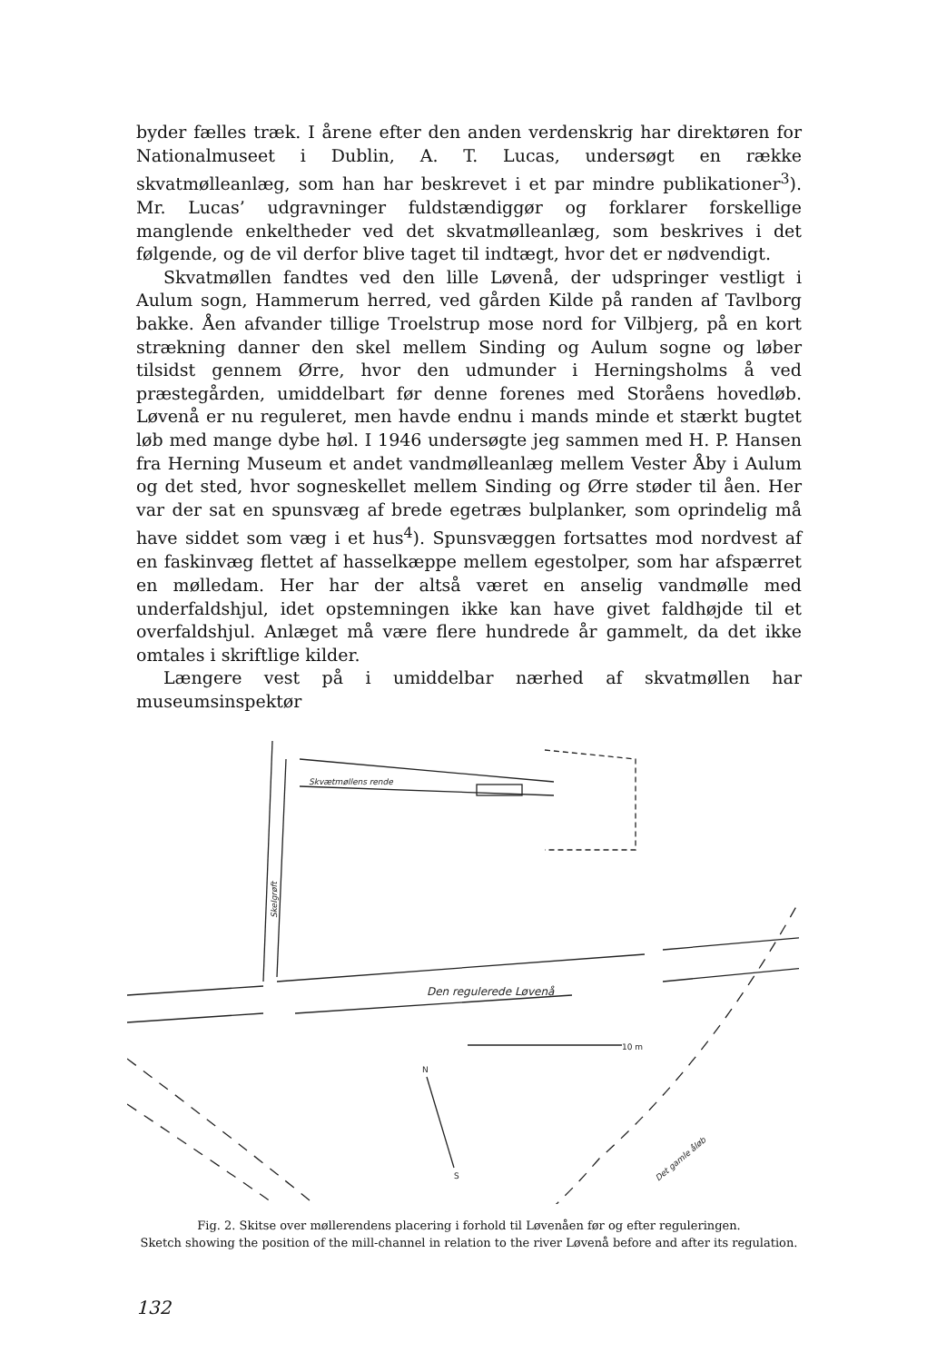byder fælles træk. I årene efter den anden verdenskrig har direktøren for Nationalmuseet i Dublin, A. T. Lucas, undersøgt en række skvatmølleanlæg, som han har beskrevet i et par mindre publikationer<sup>3</sup>). Mr. Lucas’ udgravninger fuldstændiggør og forklarer forskellige manglende enkeltheder ved det skvatmølleanlæg, som beskrives i det følgende, og de vil derfor blive taget til indtægt, hvor det er nødvendigt.
Skvatmøllen fandtes ved den lille Løvenå, der udspringer vestligt i Aulum sogn, Hammerum herred, ved gården Kilde på randen af Tavlborg bakke. Åen afvander tillige Troelstrup mose nord for Vilbjerg, på en kort strækning danner den skel mellem Sinding og Aulum sogne og løber tilsidst gennem Ørre, hvor den udmunder i Herningsholms å ved præstegården, umiddelbart før denne forenes med Storåens hovedløb. Løvenå er nu reguleret, men havde endnu i mands minde et stærkt bugtet løb med mange dybe høl. I 1946 undersøgte jeg sammen med H. P. Hansen fra Herning Museum et andet vandmølleanlæg mellem Vester Åby i Aulum og det sted, hvor sogneskellet mellem Sinding og Ørre støder til åen. Her var der sat en spunsvæg af brede egetræs bulplanker, som oprindelig må have siddet som væg i et hus<sup>4</sup>). Spunsvæggen fortsattes mod nordvest af en faskinvæg flettet af hasselkæppe mellem egestolper, som har afspærret en mølledam. Her har der altså været en anselig vandmølle med underfaldshjul, idet opstemningen ikke kan have givet faldhøjde til et overfaldshjul. Anlæget må være flere hundrede år gammelt, da det ikke omtales i skriftlige kilder.
Længere vest på i umiddelbar nærhed af skvatmøllen har museumsinspektør
Skvætmøllens rende
Skelgrøft
Den regulerede Løvenå
10 m
N
S
Det gamle åløb
Fig. 2. Skitse over møllerendens placering i forhold til Løvenåen før og efter reguleringen.
Sketch showing the position of the mill-channel in relation to the river Løvenå before and after its regulation.
132